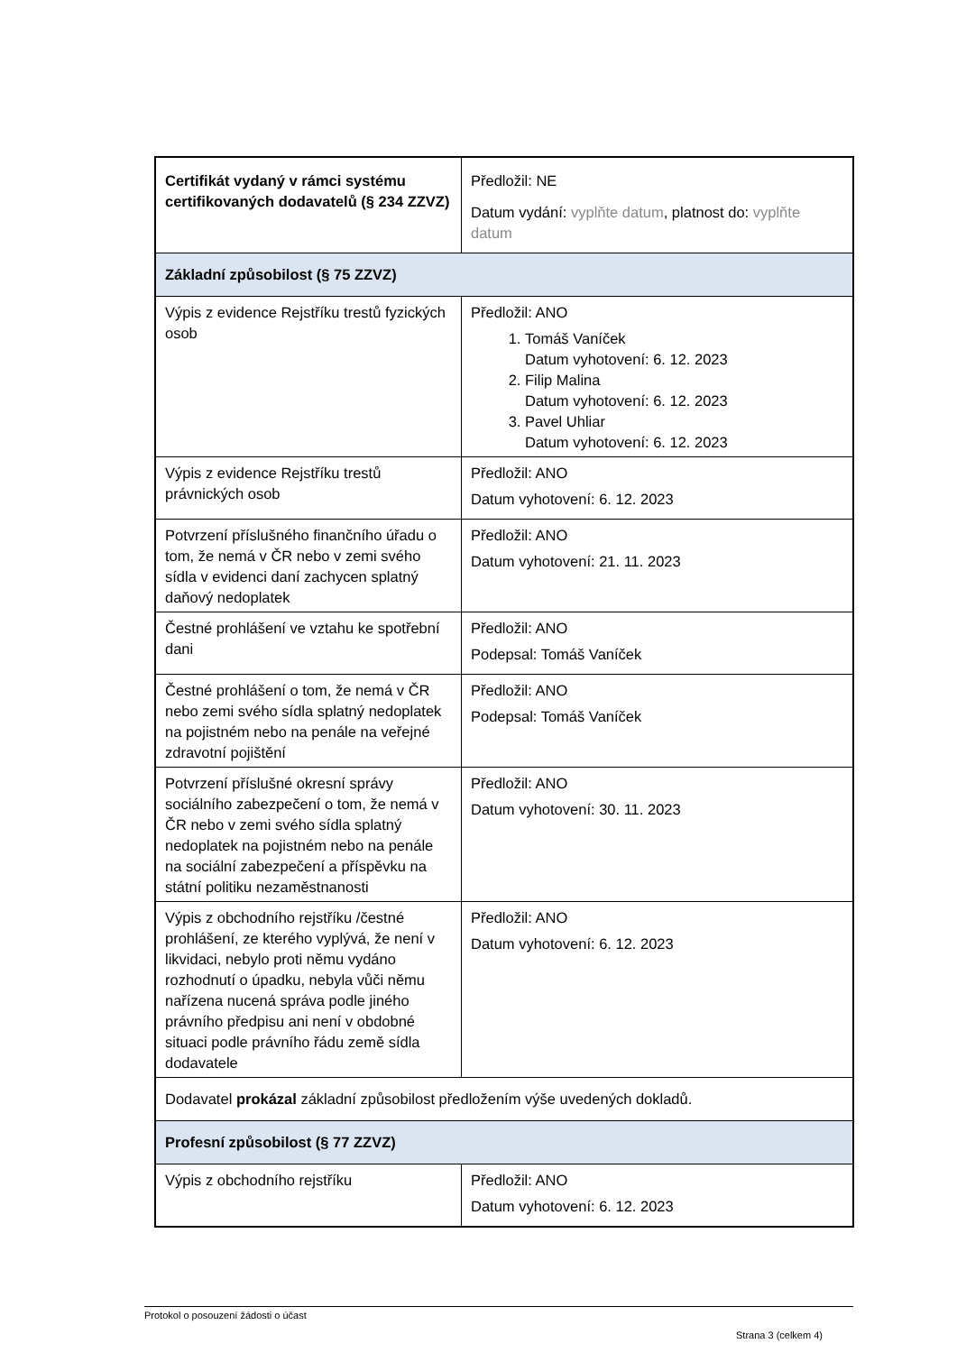| Certifikát vydaný v rámci systému certifikovaných dodavatelů (§ 234 ZZVZ) | Předložil: NE Datum vydání: vyplňte datum , platnost do: vyplňte datum |
| Základní způsobilost (§ 75 ZZVZ) | |
| Výpis z evidence Rejstříku trestů fyzických osob | Předložil: ANO 1. Tomáš Vaníček Datum vyhotovení: 6. 12. 2023 2. Filip Malina Datum vyhotovení: 6. 12. 2023 3. Pavel Uhliar Datum vyhotovení: 6. 12. 2023 |
| Výpis z evidence Rejstříku trestů právnických osob | Předložil: ANO Datum vyhotovení: 6. 12. 2023 |
| Potvrzení příslušného finančního úřadu o tom, že nemá v ČR nebo v zemi svého sídla v evidenci daní zachycen splatný daňový nedoplatek | Předložil: ANO Datum vyhotovení: 21. 11. 2023 |
| Čestné prohlášení ve vztahu ke spotřební dani | Předložil: ANO Podepsal: Tomáš Vaníček |
| Čestné prohlášení o tom, že nemá v ČR nebo zemi svého sídla splatný nedoplatek na pojistném nebo na penále na veřejné zdravotní pojištění | Předložil: ANO Podepsal: Tomáš Vaníček |
| Potvrzení příslušné okresní správy sociálního zabezpečení o tom, že nemá v ČR nebo v zemi svého sídla splatný nedoplatek na pojistném nebo na penále na sociální zabezpečení a příspěvku na státní politiku nezaměstnanosti | Předložil: ANO Datum vyhotovení: 30. 11. 2023 |
| Výpis z obchodního rejstříku /čestné prohlášení, ze kterého vyplývá, že není v likvidaci, nebylo proti němu vydáno rozhodnutí o úpadku, nebyla vůči němu nařízena nucená správa podle jiného právního předpisu ani není v obdobné situaci podle právního řádu země sídla dodavatele | Předložil: ANO Datum vyhotovení: 6. 12. 2023 |
| Dodavatel prokázal základní způsobilost předložením výše uvedených dokladů. | |
| Profesní způsobilost (§ 77 ZZVZ) | |
| Výpis z obchodního rejstříku | Předložil: ANO Datum vyhotovení: 6. 12. 2023 |
Protokol o posouzení žádosti o účast
Strana 3 (celkem 4)